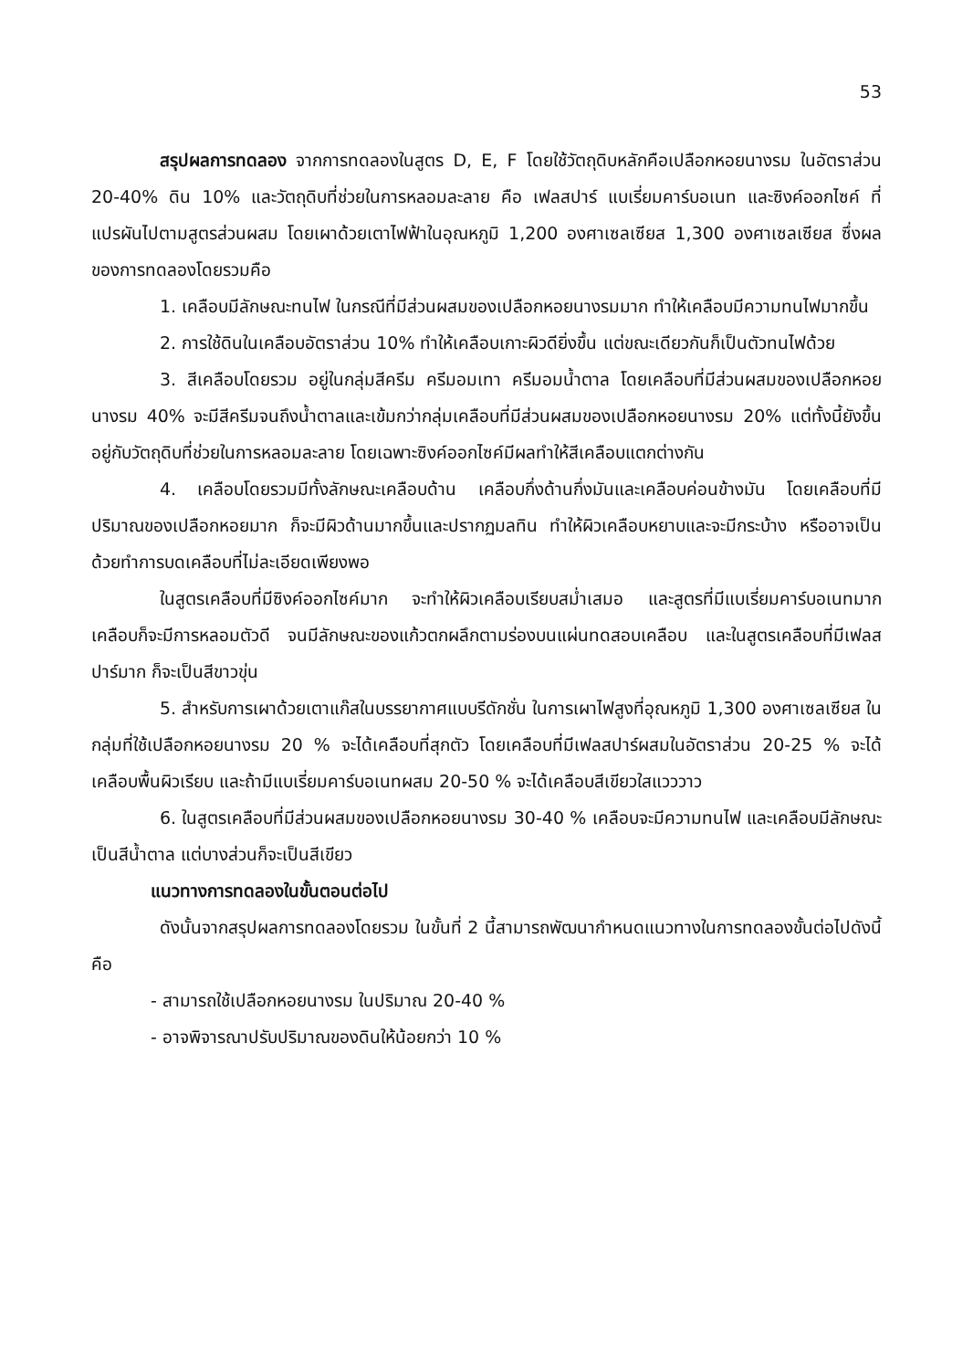53
สรุปผลการทดลอง จากการทดลองในสูตร D, E, F โดยใช้วัตถุดิบหลักคือเปลือกหอยนางรม ในอัตราส่วน 20-40% ดิน 10% และวัตถุดิบที่ช่วยในการหลอมละลาย คือ เฟลสปาร์ แบเรี่ยมคาร์บอเนท และซิงค์ออกไซค์ ที่แปรผันไปตามสูตรส่วนผสม โดยเผาด้วยเตาไฟฟ้าในอุณหภูมิ 1,200 องศาเซลเซียส 1,300 องศาเซลเซียส ซึ่งผลของการทดลองโดยรวมคือ
1. เคลือบมีลักษณะทนไฟ ในกรณีที่มีส่วนผสมของเปลือกหอยนางรมมาก ทำให้เคลือบมีความทนไฟมากขึ้น
2. การใช้ดินในเคลือบอัตราส่วน 10% ทำให้เคลือบเกาะผิวดียิ่งขึ้น แต่ขณะเดียวกันก็เป็นตัวทนไฟด้วย
3. สีเคลือบโดยรวม อยู่ในกลุ่มสีครีม ครีมอมเทา ครีมอมน้ำตาล โดยเคลือบที่มีส่วนผสมของเปลือกหอยนางรม 40% จะมีสีครีมจนถึงน้ำตาลและเข้มกว่ากลุ่มเคลือบที่มีส่วนผสมของเปลือกหอยนางรม 20% แต่ทั้งนี้ยังขึ้นอยู่กับวัตถุดิบที่ช่วยในการหลอมละลาย โดยเฉพาะซิงค์ออกไซค์มีผลทำให้สีเคลือบแตกต่างกัน
4. เคลือบโดยรวมมีทั้งลักษณะเคลือบด้าน เคลือบกึ่งด้านกึ่งมันและเคลือบค่อนข้างมัน โดยเคลือบที่มีปริมาณของเปลือกหอยมาก ก็จะมีผิวด้านมากขึ้นและปรากฏมลทิน ทำให้ผิวเคลือบหยาบและจะมีกระบ้าง หรืออาจเป็นด้วยทำการบดเคลือบที่ไม่ละเอียดเพียงพอ
ในสูตรเคลือบที่มีซิงค์ออกไซค์มาก จะทำให้ผิวเคลือบเรียบสม่ำเสมอ และสูตรที่มีแบเรี่ยมคาร์บอเนทมาก เคลือบก็จะมีการหลอมตัวดี จนมีลักษณะของแก้วตกผลึกตามร่องบนแผ่นทดสอบเคลือบ และในสูตรเคลือบที่มีเฟลสปาร์มาก ก็จะเป็นสีขาวขุ่น
5. สำหรับการเผาด้วยเตาแก๊สในบรรยากาศแบบรีดักชั่น ในการเผาไฟสูงที่อุณหภูมิ 1,300 องศาเซลเซียส ในกลุ่มที่ใช้เปลือกหอยนางรม 20 % จะได้เคลือบที่สุกตัว โดยเคลือบที่มีเฟลสปาร์ผสมในอัตราส่วน 20-25 % จะได้เคลือบพื้นผิวเรียบ และถ้ามีแบเรี่ยมคาร์บอเนทผสม 20-50 % จะได้เคลือบสีเขียวใสแวววาว
6. ในสูตรเคลือบที่มีส่วนผสมของเปลือกหอยนางรม 30-40 % เคลือบจะมีความทนไฟ และเคลือบมีลักษณะเป็นสีน้ำตาล แต่บางส่วนก็จะเป็นสีเขียว
แนวทางการทดลองในขั้นตอนต่อไป
ดังนั้นจากสรุปผลการทดลองโดยรวม ในขั้นที่ 2 นี้สามารถพัฒนากำหนดแนวทางในการทดลองขั้นต่อไปดังนี้ คือ
- สามารถใช้เปลือกหอยนางรม ในปริมาณ 20-40 %
- อาจพิจารณาปรับปริมาณของดินให้น้อยกว่า 10 %